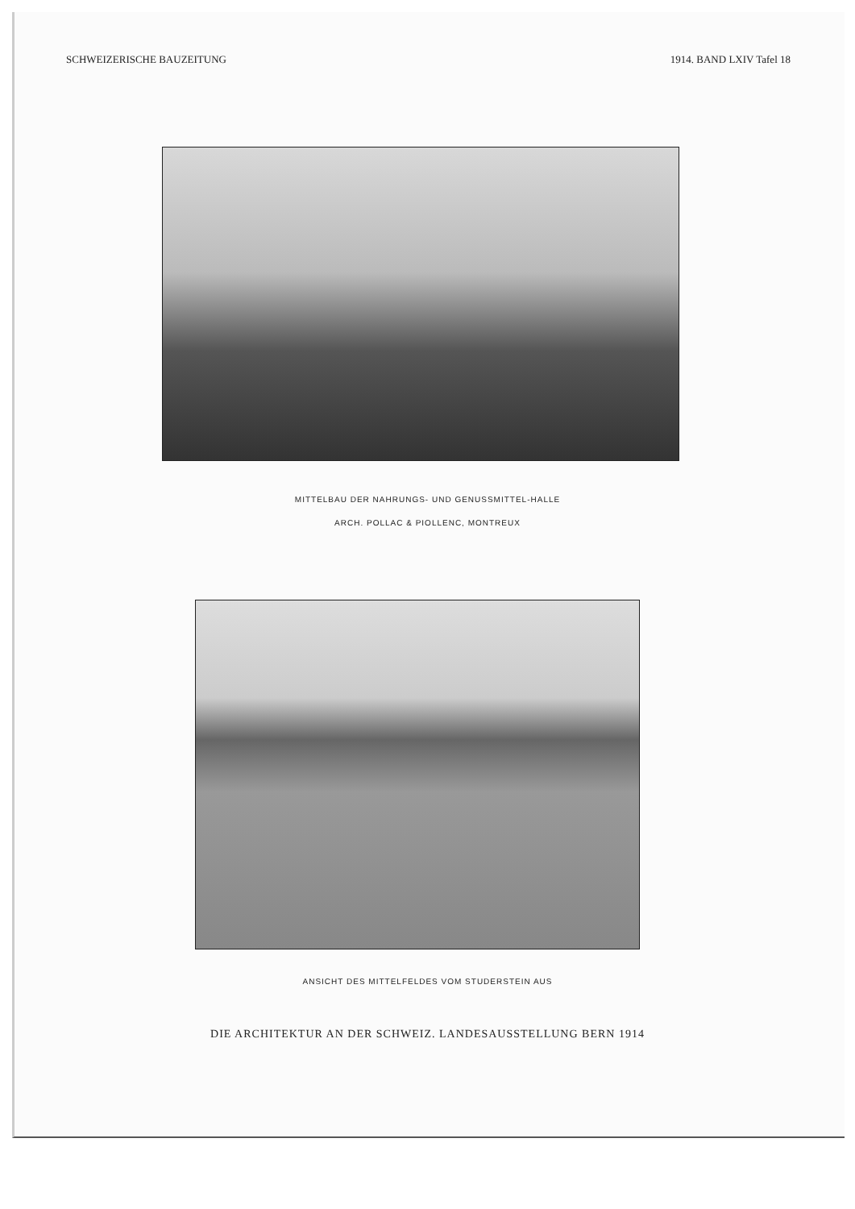SCHWEIZERISCHE BAUZEITUNG 1914. BAND LXIV Tafel 18
MITTELBAU DER NAHRUNGS- UND GENUSSMITTEL-HALLE
ARCH. POLLAC & PIOLLENC, MONTREUX
ANSICHT DES MITTELFELDES VOM STUDERSTEIN AUS
DIE ARCHITEKTUR AN DER SCHWEIZ. LANDESAUSSTELLUNG BERN 1914